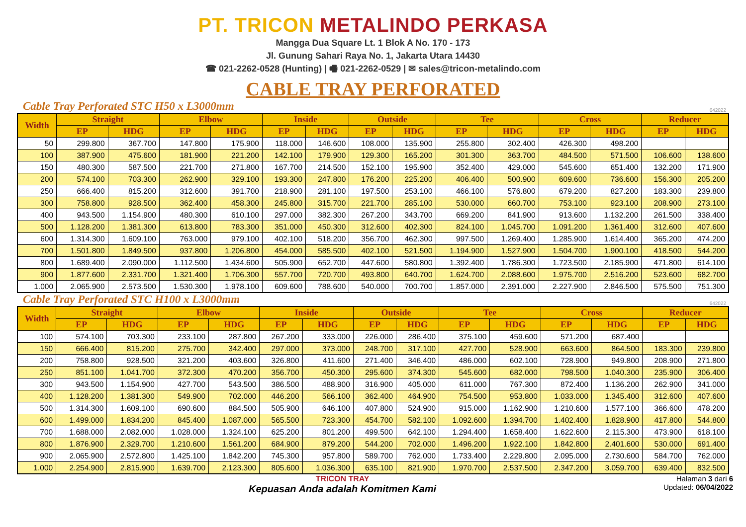PT. TRICON METALINDO PERKASA
Mangga Dua Square Lt. 1 Blok A No. 170 - 173
Jl. Gunung Sahari Raya No. 1, Jakarta Utara 14430
☎ 021-2262-0528 (Hunting) | 🖷 021-2262-0529 | ✉ sales@tricon-metalindo.com
CABLE TRAY PERFORATED
Cable Tray Perforated STC H50 x L3000mm
642022
| Width | Straight | | Elbow | | Inside | | Outside | | Tee | | Cross | | Reducer | |
| --- | --- | --- | --- | --- | --- | --- | --- | --- | --- | --- | --- | --- | --- | --- |
| | EP | HDG | EP | HDG | EP | HDG | EP | HDG | EP | HDG | EP | HDG | EP | HDG |
| 50 | 299.800 | 367.700 | 147.800 | 175.900 | 118.000 | 146.600 | 108.000 | 135.900 | 255.800 | 302.400 | 426.300 | 498.200 | | |
| 100 | 387.900 | 475.600 | 181.900 | 221.200 | 142.100 | 179.900 | 129.300 | 165.200 | 301.300 | 363.700 | 484.500 | 571.500 | 106.600 | 138.600 |
| 150 | 480.300 | 587.500 | 221.700 | 271.800 | 167.700 | 214.500 | 152.100 | 195.900 | 352.400 | 429.000 | 545.600 | 651.400 | 132.200 | 171.900 |
| 200 | 574.100 | 703.300 | 262.900 | 329.100 | 193.300 | 247.800 | 176.200 | 225.200 | 406.400 | 500.900 | 609.600 | 736.600 | 156.300 | 205.200 |
| 250 | 666.400 | 815.200 | 312.600 | 391.700 | 218.900 | 281.100 | 197.500 | 253.100 | 466.100 | 576.800 | 679.200 | 827.200 | 183.300 | 239.800 |
| 300 | 758.800 | 928.500 | 362.400 | 458.300 | 245.800 | 315.700 | 221.700 | 285.100 | 530.000 | 660.700 | 753.100 | 923.100 | 208.900 | 273.100 |
| 400 | 943.500 | 1.154.900 | 480.300 | 610.100 | 297.000 | 382.300 | 267.200 | 343.700 | 669.200 | 841.900 | 913.600 | 1.132.200 | 261.500 | 338.400 |
| 500 | 1.128.200 | 1.381.300 | 613.800 | 783.300 | 351.000 | 450.300 | 312.600 | 402.300 | 824.100 | 1.045.700 | 1.091.200 | 1.361.400 | 312.600 | 407.600 |
| 600 | 1.314.300 | 1.609.100 | 763.000 | 979.100 | 402.100 | 518.200 | 356.700 | 462.300 | 997.500 | 1.269.400 | 1.285.900 | 1.614.400 | 365.200 | 474.200 |
| 700 | 1.501.800 | 1.849.500 | 937.800 | 1.206.800 | 454.000 | 585.500 | 402.100 | 521.500 | 1.194.900 | 1.527.900 | 1.504.700 | 1.900.100 | 418.500 | 544.200 |
| 800 | 1.689.400 | 2.090.000 | 1.112.500 | 1.434.600 | 505.900 | 652.700 | 447.600 | 580.800 | 1.392.400 | 1.786.300 | 1.723.500 | 2.185.900 | 471.800 | 614.100 |
| 900 | 1.877.600 | 2.331.700 | 1.321.400 | 1.706.300 | 557.700 | 720.700 | 493.800 | 640.700 | 1.624.700 | 2.088.600 | 1.975.700 | 2.516.200 | 523.600 | 682.700 |
| 1.000 | 2.065.900 | 2.573.500 | 1.530.300 | 1.978.100 | 609.600 | 788.600 | 540.000 | 700.700 | 1.857.000 | 2.391.000 | 2.227.900 | 2.846.500 | 575.500 | 751.300 |
Cable Tray Perforated STC H100 x L3000mm
642022
| Width | Straight | | Elbow | | Inside | | Outside | | Tee | | Cross | | Reducer | |
| --- | --- | --- | --- | --- | --- | --- | --- | --- | --- | --- | --- | --- | --- | --- |
| | EP | HDG | EP | HDG | EP | HDG | EP | HDG | EP | HDG | EP | HDG | EP | HDG |
| 100 | 574.100 | 703.300 | 233.100 | 287.800 | 267.200 | 333.000 | 226.000 | 286.400 | 375.100 | 459.600 | 571.200 | 687.400 | | |
| 150 | 666.400 | 815.200 | 275.700 | 342.400 | 297.000 | 373.000 | 248.700 | 317.100 | 427.700 | 528.900 | 663.600 | 864.500 | 183.300 | 239.800 |
| 200 | 758.800 | 928.500 | 321.200 | 403.600 | 326.800 | 411.600 | 271.400 | 346.400 | 486.000 | 602.100 | 728.900 | 949.800 | 208.900 | 271.800 |
| 250 | 851.100 | 1.041.700 | 372.300 | 470.200 | 356.700 | 450.300 | 295.600 | 374.300 | 545.600 | 682.000 | 798.500 | 1.040.300 | 235.900 | 306.400 |
| 300 | 943.500 | 1.154.900 | 427.700 | 543.500 | 386.500 | 488.900 | 316.900 | 405.000 | 611.000 | 767.300 | 872.400 | 1.136.200 | 262.900 | 341.000 |
| 400 | 1.128.200 | 1.381.300 | 549.900 | 702.000 | 446.200 | 566.100 | 362.400 | 464.900 | 754.500 | 953.800 | 1.033.000 | 1.345.400 | 312.600 | 407.600 |
| 500 | 1.314.300 | 1.609.100 | 690.600 | 884.500 | 505.900 | 646.100 | 407.800 | 524.900 | 915.000 | 1.162.900 | 1.210.600 | 1.577.100 | 366.600 | 478.200 |
| 600 | 1.499.000 | 1.834.200 | 845.400 | 1.087.000 | 565.500 | 723.300 | 454.700 | 582.100 | 1.092.600 | 1.394.700 | 1.402.400 | 1.828.900 | 417.800 | 544.800 |
| 700 | 1.688.000 | 2.082.000 | 1.028.000 | 1.324.100 | 625.200 | 801.200 | 499.500 | 642.100 | 1.294.400 | 1.658.400 | 1.622.600 | 2.115.300 | 473.900 | 618.100 |
| 800 | 1.876.900 | 2.329.700 | 1.210.600 | 1.561.200 | 684.900 | 879.200 | 544.200 | 702.000 | 1.496.200 | 1.922.100 | 1.842.800 | 2.401.600 | 530.000 | 691.400 |
| 900 | 2.065.900 | 2.572.800 | 1.425.100 | 1.842.200 | 745.300 | 957.800 | 589.700 | 762.000 | 1.733.400 | 2.229.800 | 2.095.000 | 2.730.600 | 584.700 | 762.000 |
| 1.000 | 2.254.900 | 2.815.900 | 1.639.700 | 2.123.300 | 805.600 | 1.036.300 | 635.100 | 821.900 | 1.970.700 | 2.537.500 | 2.347.200 | 3.059.700 | 639.400 | 832.500 |
TRICON TRAY
Kepuasan Anda adalah Komitmen Kami
Halaman 3 dari 6
Updated: 06/04/2022